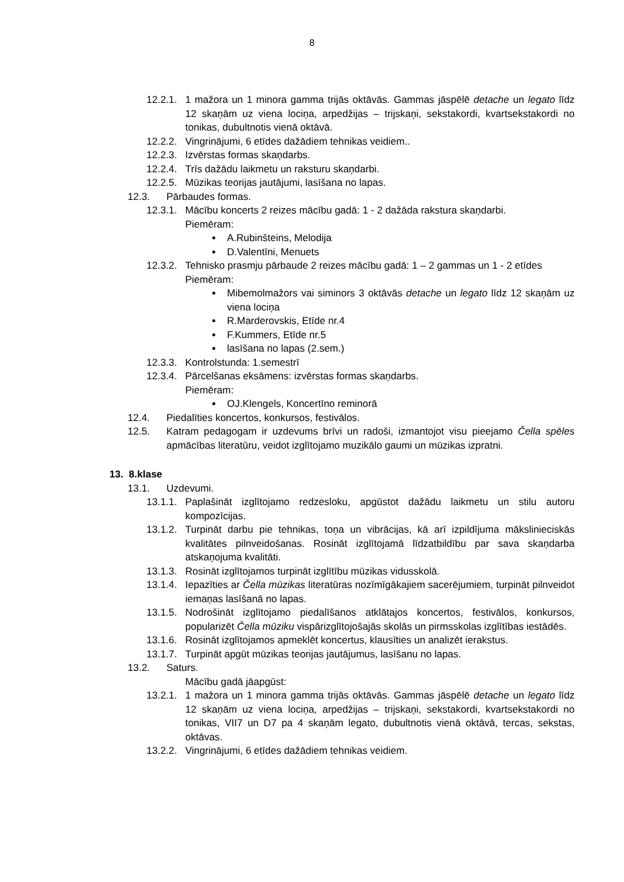8
12.2.1. 1 mažora un 1 minora gamma trijās oktāvās. Gammas jāspēlē detache un legato līdz 12 skaņām uz viena lociņa, arpedžijas – trijskaņi, sekstakordi, kvartsekstakordi no tonikas, dubultnotis vienā oktāvā.
12.2.2. Vingrinājumi, 6 etīdes dažādiem tehnikas veidiem..
12.2.3. Izvērstas formas skaņdarbs.
12.2.4. Trīs dažādu laikmetu un raksturu skaņdarbi.
12.2.5. Mūzikas teorijas jautājumi, lasīšana no lapas.
12.3. Pārbaudes formas.
12.3.1. Mācību koncerts 2 reizes mācību gadā: 1 - 2 dažāda rakstura skaņdarbi.
Piemēram:
A.Rubinšteins, Melodija
D.Valentīni, Menuets
12.3.2. Tehnisko prasmju pārbaude 2 reizes mācību gadā: 1 – 2 gammas un 1 - 2 etīdes
Piemēram:
Mibemolmažors vai siminors 3 oktāvās detache un legato līdz 12 skaņām uz viena lociņa
R.Marderovskis, Etīde nr.4
F.Kummers, Etīde nr.5
lasīšana no lapas (2.sem.)
12.3.3. Kontrolstunda: 1.semestrī
12.3.4. Pārcelšanas eksāmens: izvērstas formas skaņdarbs.
Piemēram:
OJ.Klengels, Koncertīno reminorā
12.4. Piedalīties koncertos, konkursos, festivālos.
12.5. Katram pedagogam ir uzdevums brīvi un radoši, izmantojot visu pieejamo Čella spēles apmācības literatūru, veidot izglītojamo muzikālo gaumi un mūzikas izpratni.
13. 8.klase
13.1. Uzdevumi.
13.1.1. Paplašināt izglītojamo redzesloku, apgūstot dažādu laikmetu un stilu autoru kompozīcijas.
13.1.2. Turpināt darbu pie tehnikas, toņa un vibrācijas, kā arī izpildījuma mākslinieciskās kvalitātes pilnveidošanas. Rosināt izglītojamā līdzatbildību par sava skaņdarba atskaņojuma kvalitāti.
13.1.3. Rosināt izglītojamos turpināt izglītību mūzikas vidusskolā.
13.1.4. Iepazīties ar Čella mūzikas literatūras nozīmīgākajiem sacerējumiem, turpināt pilnveidot iemaņas lasīšanā no lapas.
13.1.5. Nodrošināt izglītojamo piedalīšanos atklātajos koncertos, festivālos, konkursos, popularizēt Čella mūziku vispārizglītojošajās skolās un pirmsskolas izglītības iestādēs.
13.1.6. Rosināt izglītojamos apmeklēt koncertus, klausīties un analizēt ierakstus.
13.1.7. Turpināt apgūt mūzikas teorijas jautājumus, lasīšanu no lapas.
13.2. Saturs.
Mācību gadā jāapgūst:
13.2.1. 1 mažora un 1 minora gamma trijās oktāvās. Gammas jāspēlē detache un legato līdz 12 skaņām uz viena lociņa, arpedžijas – trijskaņi, sekstakordi, kvartsekstakordi no tonikas, VII7 un D7 pa 4 skaņām legato, dubultnotis vienā oktāvā, tercas, sekstas, oktāvas.
13.2.2. Vingrinājumi, 6 etīdes dažādiem tehnikas veidiem.